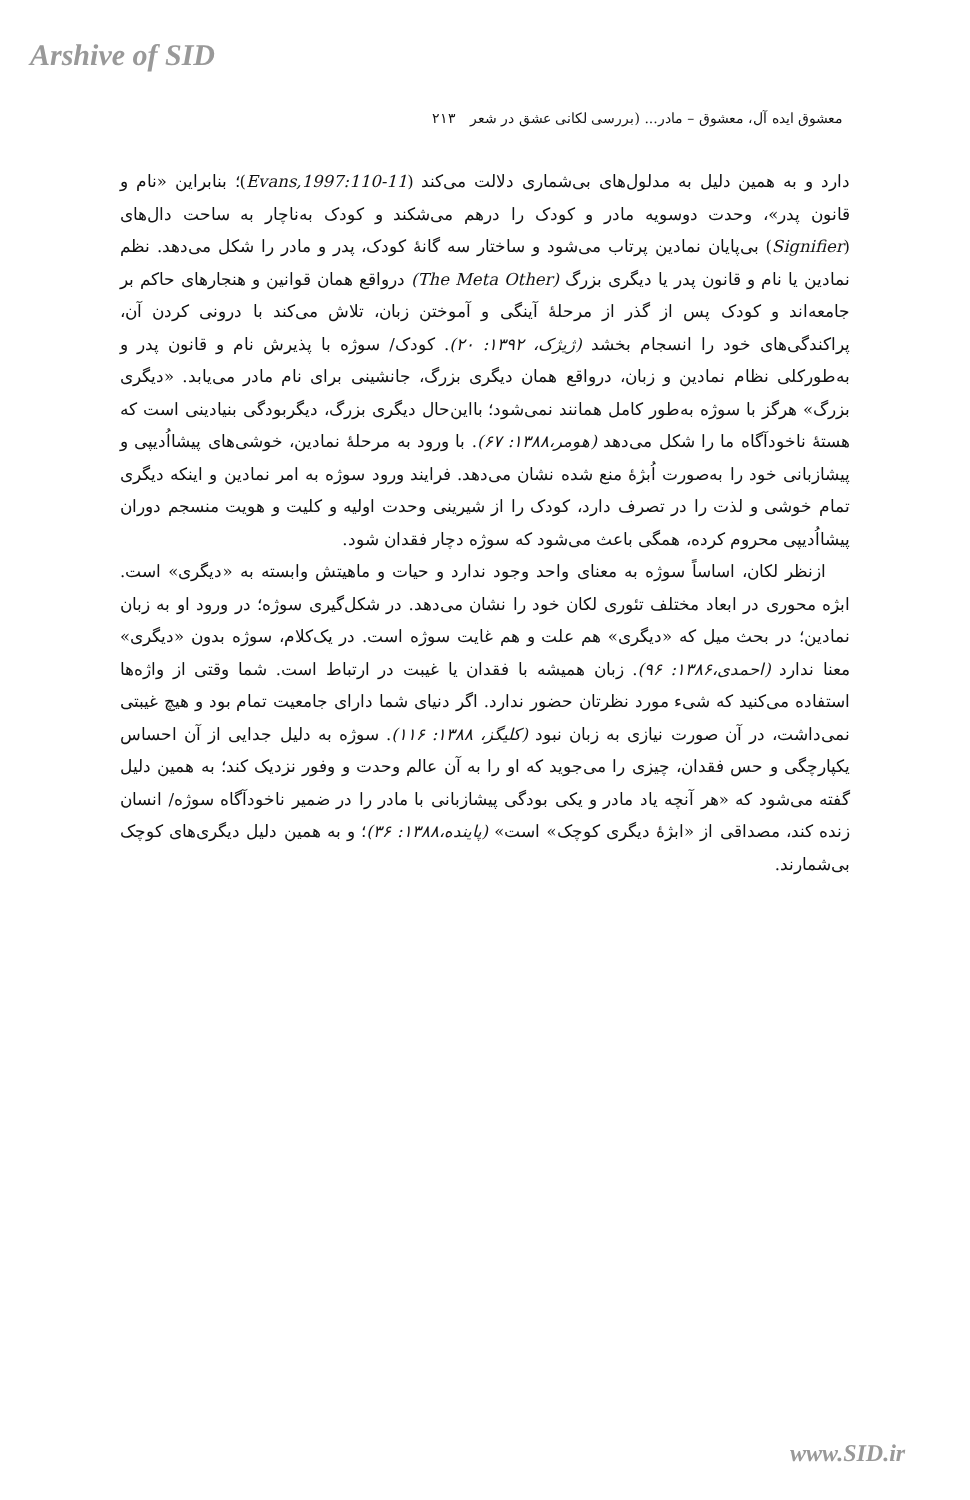Arshive of SID
معشوق ایده آل، معشوق – مادر... (بررسی لکانی عشق در شعر ۲۱۳
دارد و به همین دلیل به مدلول‌های بی‌شماری دلالت می‌کند (Evans,1997:110-11)؛ بنابراین «نام و قانون پدر»، وحدت دوسویه مادر و کودک را درهم می‌شکند و کودک به‌ناچار به ساحت دال‌های (Signifier) بی‌پایان نمادین پرتاب می‌شود و ساختار سه گانهٔ کودک، پدر و مادر را شکل می‌دهد. نظم نمادین یا نام و قانون پدر یا دیگری بزرگ (The Meta Other) درواقع همان قوانین و هنجارهای حاکم بر جامعه‌اند و کودک پس از گذر از مرحلهٔ آینگی و آموختن زبان، تلاش می‌کند با درونی کردن آن، پراکندگی‌های خود را انسجام بخشد (ژیژک، ۱۳۹۲: ۲۰). کودک/ سوژه با پذیرش نام و قانون پدر و به‌طورکلی نظام نمادین و زبان، درواقع همان دیگری بزرگ، جانشینی برای نام مادر می‌یابد. «دیگری بزرگ» هرگز با سوژه به‌طور کامل همانند نمی‌شود؛ بااین‌حال دیگری بزرگ، دیگربودگی بنیادینی است که هستهٔ ناخودآگاه ما را شکل می‌دهد (هومر،۱۳۸۸: ۶۷). با ورود به مرحلهٔ نمادین، خوشی‌های پیشااُدیپی و پیشازبانی خود را به‌صورت اُبژهٔ منع شده نشان می‌دهد. فرایند ورود سوژه به امر نمادین و اینکه دیگری تمام خوشی و لذت را در تصرف دارد، کودک را از شیرینی وحدت اولیه و کلیت و هویت منسجم دوران پیشااُدیپی محروم کرده، همگی باعث می‌شود که سوژه دچار فقدان شود.
ازنظر لکان، اساساً سوژه به معنای واحد وجود ندارد و حیات و ماهیتش وابسته به «دیگری» است. ابژه محوری در ابعاد مختلف تئوری لکان خود را نشان می‌دهد. در شکل‌گیری سوژه؛ در ورود او به زبان نمادین؛ در بحث میل که «دیگری» هم علت و هم غایت سوژه است. در یک‌کلام، سوژه بدون «دیگری» معنا ندارد (احمدی،۱۳۸۶: ۹۶). زبان همیشه با فقدان یا غیبت در ارتباط است. شما وقتی از واژه‌ها استفاده می‌کنید که شیء مورد نظرتان حضور ندارد. اگر دنیای شما دارای جامعیت تمام بود و هیچ غیبتی نمی‌داشت، در آن صورت نیازی به زبان نبود (کلیگز، ۱۳۸۸: ۱۱۶). سوژه به دلیل جدایی از آن احساس یکپارچگی و حس فقدان، چیزی را می‌جوید که او را به آن عالم وحدت و وفور نزدیک کند؛ به همین دلیل گفته می‌شود که «هر آنچه یاد مادر و یکی بودگی پیشازبانی با مادر را در ضمیر ناخودآگاه سوژه/ انسان زنده کند، مصداقی از «ابژهٔ دیگری کوچک» است» (پاینده،۱۳۸۸: ۳۶)؛ و به همین دلیل دیگری‌های کوچک بی‌شمارند.
www.SID.ir